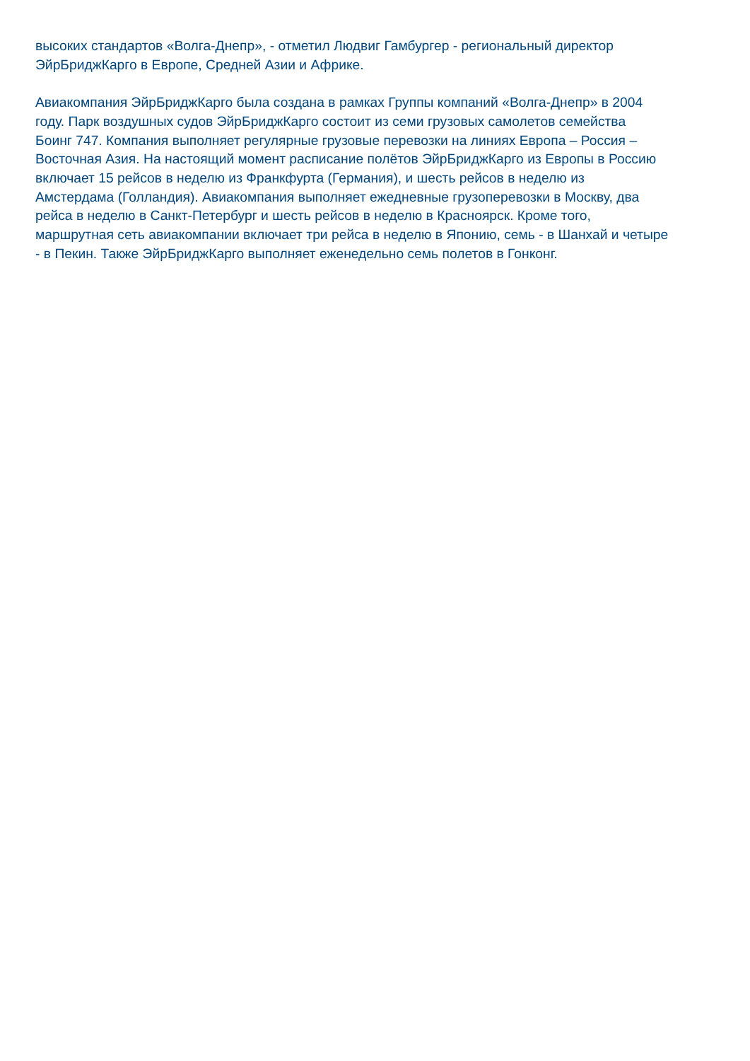высоких стандартов «Волга-Днепр», - отметил Людвиг Гамбургер - региональный директор
ЭйрБриджКарго в Европе, Средней Азии и Африке.
Авиакомпания ЭйрБриджКарго была создана в рамках Группы компаний «Волга-Днепр» в 2004
году. Парк воздушных судов ЭйрБриджКарго состоит из семи грузовых самолетов семейства
Боинг 747. Компания выполняет регулярные грузовые перевозки на линиях Европа – Россия –
Восточная Азия. На настоящий момент расписание полётов ЭйрБриджКарго из Европы в Россию
включает 15 рейсов в неделю из Франкфурта (Германия), и шесть рейсов в неделю из
Амстердама (Голландия). Авиакомпания выполняет ежедневные грузоперевозки в Москву, два
рейса в неделю в Санкт-Петербург и шесть рейсов в неделю в Красноярск. Кроме того,
маршрутная сеть авиакомпании включает три рейса в неделю в Японию, семь - в Шанхай и четыре
- в Пекин. Также ЭйрБриджКарго выполняет еженедельно семь полетов в Гонконг.